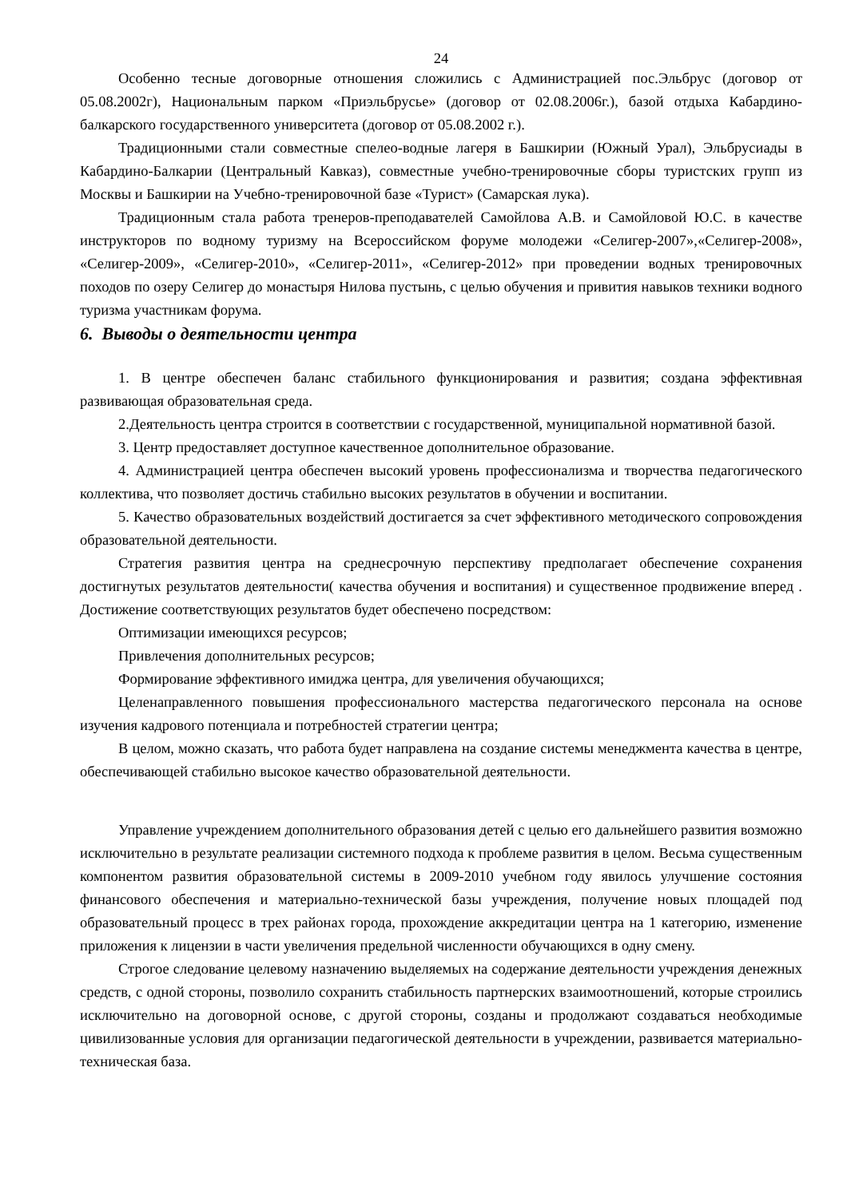24
Особенно тесные договорные отношения сложились с Администрацией пос.Эльбрус (договор от 05.08.2002г), Национальным парком «Приэльбрусье» (договор от 02.08.2006г.), базой отдыха Кабардино-балкарского государственного университета (договор от 05.08.2002 г.).
Традиционными стали совместные спелео-водные лагеря в Башкирии (Южный Урал), Эльбрусиады в Кабардино-Балкарии (Центральный Кавказ), совместные учебно-тренировочные сборы туристских групп из Москвы и Башкирии на Учебно-тренировочной базе «Турист» (Самарская лука).
Традиционным стала работа тренеров-преподавателей Самойлова А.В. и Самойловой Ю.С. в качестве инструкторов по водному туризму на Всероссийском форуме молодежи «Селигер-2007»,«Селигер-2008», «Селигер-2009», «Селигер-2010», «Селигер-2011», «Селигер-2012» при проведении водных тренировочных походов по озеру Селигер до монастыря Нилова пустынь, с целью обучения и привития навыков техники водного туризма участникам форума.
6. Выводы о деятельности центра
1. В центре обеспечен баланс стабильного функционирования и развития; создана эффективная развивающая образовательная среда.
2.Деятельность центра строится в соответствии с государственной, муниципальной нормативной базой.
3. Центр предоставляет доступное качественное дополнительное образование.
4. Администрацией центра обеспечен высокий уровень профессионализма и творчества педагогического коллектива, что позволяет достичь стабильно высоких результатов в обучении и воспитании.
5. Качество образовательных воздействий достигается за счет эффективного методического сопровождения образовательной деятельности.
Стратегия развития центра на среднесрочную перспективу предполагает обеспечение сохранения достигнутых результатов деятельности( качества обучения и воспитания) и существенное продвижение вперед . Достижение соответствующих результатов будет обеспечено посредством:
Оптимизации имеющихся ресурсов;
Привлечения дополнительных ресурсов;
Формирование эффективного имиджа центра, для увеличения обучающихся;
Целенаправленного повышения профессионального мастерства педагогического персонала на основе изучения кадрового потенциала и потребностей стратегии центра;
В целом, можно сказать, что работа будет направлена на создание системы менеджмента качества в центре, обеспечивающей стабильно высокое качество образовательной деятельности.
Управление учреждением дополнительного образования детей с целью его дальнейшего развития возможно исключительно в результате реализации системного подхода к проблеме развития в целом. Весьма существенным компонентом развития образовательной системы в 2009-2010 учебном году явилось улучшение состояния финансового обеспечения и материально-технической базы учреждения, получение новых площадей под образовательный процесс в трех районах города, прохождение аккредитации центра на 1 категорию, изменение приложения к лицензии в части увеличения предельной численности обучающихся в одну смену.
Строгое следование целевому назначению выделяемых на содержание деятельности учреждения денежных средств, с одной стороны, позволило сохранить стабильность партнерских взаимоотношений, которые строились исключительно на договорной основе, с другой стороны, созданы и продолжают создаваться необходимые цивилизованные условия для организации педагогической деятельности в учреждении, развивается материально-техническая база.